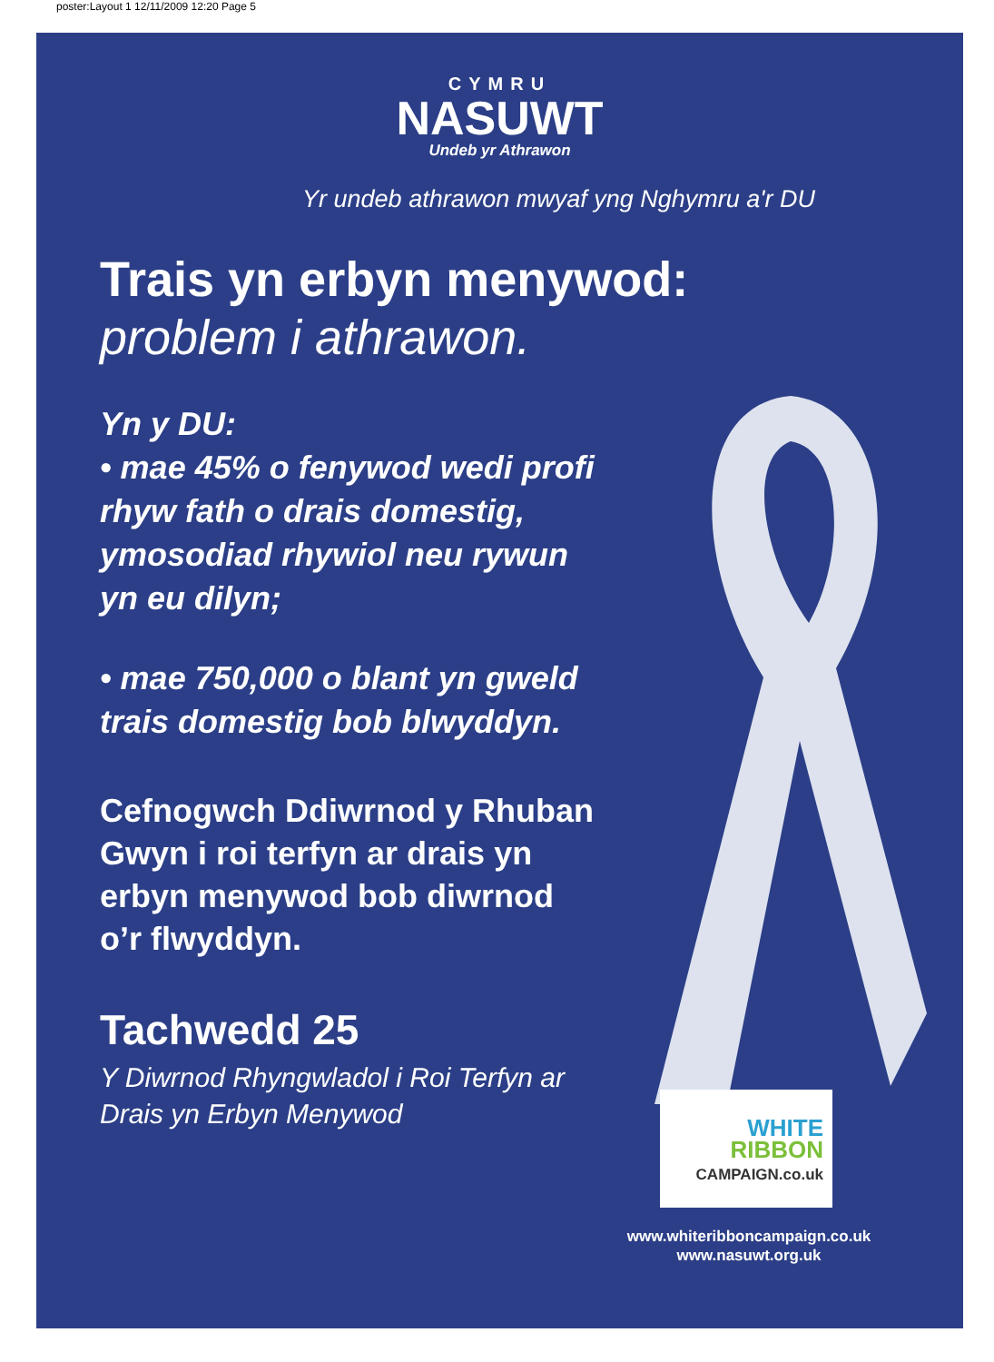poster:Layout 1 12/11/2009 12:20 Page 5
CYMRU
NASUWT
Undeb yr Athrawon
Yr undeb athrawon mwyaf yng Nghymru a'r DU
Trais yn erbyn menywod:
problem i athrawon.
Yn y DU:
• mae 45% o fenywod wedi profi
rhyw fath o drais domestig,
ymosodiad rhywiol neu rywun
yn eu dilyn;
• mae 750,000 o blant yn gweld
trais domestig bob blwyddyn.
Cefnogwch Ddiwrnod y Rhuban
Gwyn i roi terfyn ar drais yn
erbyn menywod bob diwrnod
o’r flwyddyn.
Tachwedd 25
Y Diwrnod Rhyngwladol i Roi Terfyn ar
Drais yn Erbyn Menywod
WHITE
RIBBON
CAMPAIGN.co.uk
www.whiteribboncampaign.co.uk
www.nasuwt.org.uk